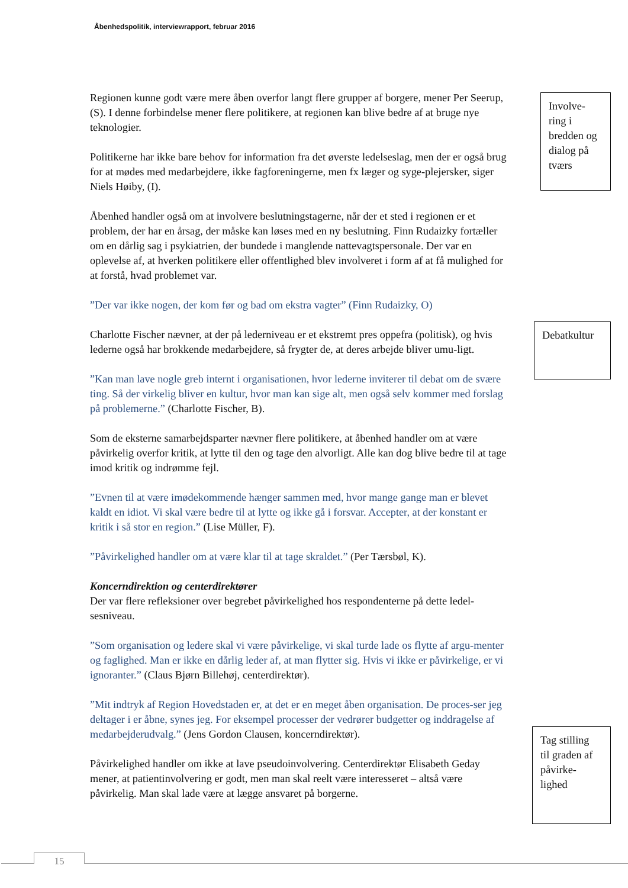Åbenhedspolitik, interviewrapport, februar 2016
Involve-
ring i
bredden og
dialog på
tværs
Regionen kunne godt være mere åben overfor langt flere grupper af borgere, mener Per Seerup, (S). I denne forbindelse mener flere politikere, at regionen kan blive bedre af at bruge nye teknologier.
Politikerne har ikke bare behov for information fra det øverste ledelseslag, men der er også brug for at mødes med medarbejdere, ikke fagforeningerne, men fx læger og syge-plejersker, siger Niels Høiby, (I).
Åbenhed handler også om at involvere beslutningstagerne, når der et sted i regionen er et problem, der har en årsag, der måske kan løses med en ny beslutning. Finn Rudaizky fortæller om en dårlig sag i psykiatrien, der bundede i manglende nattevagtspersonale. Der var en oplevelse af, at hverken politikere eller offentlighed blev involveret i form af at få mulighed for at forstå, hvad problemet var.
”Der var ikke nogen, der kom før og bad om ekstra vagter” (Finn Rudaizky, O)
Charlotte Fischer nævner, at der på lederniveau er et ekstremt pres oppefra (politisk), og hvis lederne også har brokkende medarbejdere, så frygter de, at deres arbejde bliver umu-ligt.
”Kan man lave nogle greb internt i organisationen, hvor lederne inviterer til debat om de svære ting. Så der virkelig bliver en kultur, hvor man kan sige alt, men også selv kommer med forslag på problemerne.” (Charlotte Fischer, B).
Som de eksterne samarbejdsparter nævner flere politikere, at åbenhed handler om at være påvirkelig overfor kritik, at lytte til den og tage den alvorligt. Alle kan dog blive bedre til at tage imod kritik og indrømme fejl.
”Evnen til at være imødekommende hænger sammen med, hvor mange gange man er blevet kaldt en idiot. Vi skal være bedre til at lytte og ikke gå i forsvar. Accepter, at der konstant er kritik i så stor en region.” (Lise Müller, F).
”Påvirkelighed handler om at være klar til at tage skraldet.” (Per Tærsbøl, K).
Koncerndirektion og centerdirektører
Der var flere refleksioner over begrebet påvirkelighed hos respondenterne på dette ledel-sesniveau.
”Som organisation og ledere skal vi være påvirkelige, vi skal turde lade os flytte af argu-menter og faglighed. Man er ikke en dårlig leder af, at man flytter sig. Hvis vi ikke er påvirkelige, er vi ignoranter.” (Claus Bjørn Billehøj, centerdirektør).
”Mit indtryk af Region Hovedstaden er, at det er en meget åben organisation. De proces-ser jeg deltager i er åbne, synes jeg. For eksempel processer der vedrører budgetter og inddragelse af medarbejderudvalg.” (Jens Gordon Clausen, koncerndirektør).
Påvirkelighed handler om ikke at lave pseudoinvolvering. Centerdirektør Elisabeth Geday mener, at patientinvolvering er godt, men man skal reelt være interesseret – altså være påvirkelig. Man skal lade være at lægge ansvaret på borgerne.
Debatkultur
Tag stilling
til graden af
påvirke-
lighed
15